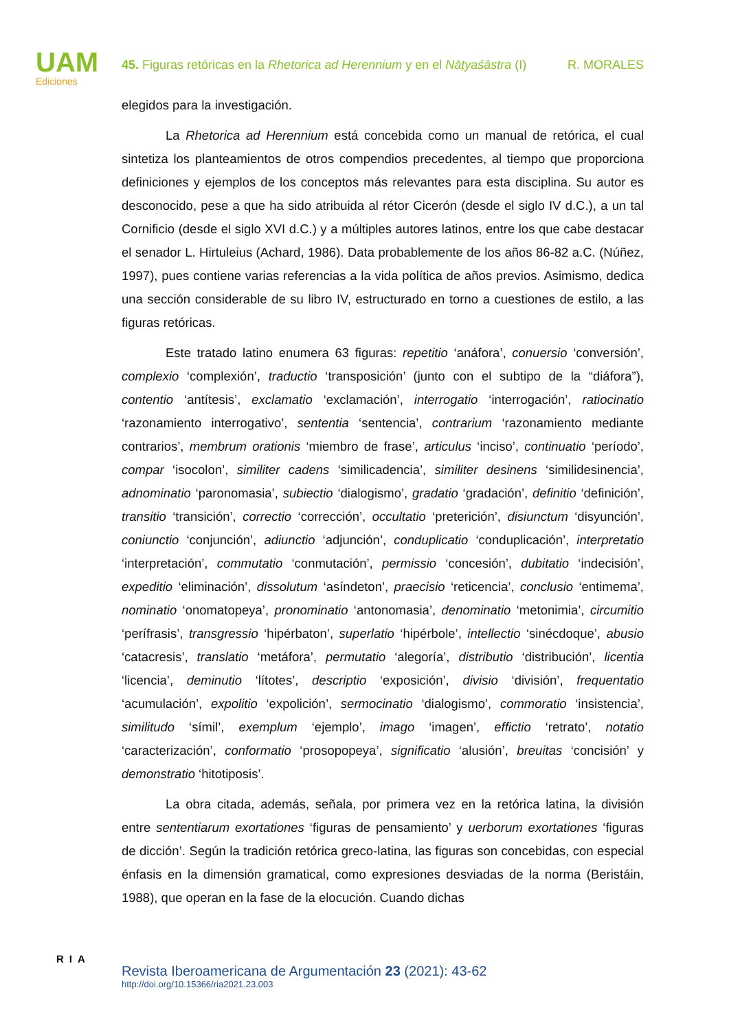UAM
Ediciones
45. Figuras retóricas en la Rhetorica ad Herennium y en el Nāṭyaśāstra (I) R. MORALES
elegidos para la investigación.
La Rhetorica ad Herennium está concebida como un manual de retórica, el cual sintetiza los planteamientos de otros compendios precedentes, al tiempo que proporciona definiciones y ejemplos de los conceptos más relevantes para esta disciplina. Su autor es desconocido, pese a que ha sido atribuida al rétor Cicerón (desde el siglo IV d.C.), a un tal Cornificio (desde el siglo XVI d.C.) y a múltiples autores latinos, entre los que cabe destacar el senador L. Hirtuleius (Achard, 1986). Data probablemente de los años 86-82 a.C. (Núñez, 1997), pues contiene varias referencias a la vida política de años previos. Asimismo, dedica una sección considerable de su libro IV, estructurado en torno a cuestiones de estilo, a las figuras retóricas.
Este tratado latino enumera 63 figuras: repetitio ‘anáfora’, conuersio ‘conversión’, complexio ‘complexión’, traductio ‘transposición’ (junto con el subtipo de la “diáfora”), contentio ‘antítesis’, exclamatio ‘exclamación’, interrogatio ‘interrogación’, ratiocinatio ‘razonamiento interrogativo’, sententia ‘sentencia’, contrarium ‘razonamiento mediante contrarios’, membrum orationis ‘miembro de frase’, articulus ‘inciso’, continuatio ‘período’, compar ‘isocolon’, similiter cadens ‘similicadencia’, similiter desinens ‘similidesinencia’, adnominatio ‘paronomasia’, subiectio ‘dialogismo’, gradatio ‘gradación’, definitio ‘definición’, transitio ‘transición’, correctio ‘corrección’, occultatio ‘preterición’, disiunctum ‘disyunción’, coniunctio ‘conjunción’, adiunctio ‘adjunción’, conduplicatio ‘conduplicación’, interpretatio ‘interpretación’, commutatio ‘conmutación’, permissio ‘concesión’, dubitatio ‘indecisión’, expeditio ‘eliminación’, dissolutum ‘asíndeton’, praecisio ‘reticencia’, conclusio ‘entimema’, nominatio ‘onomatopeya’, pronominatio ‘antonomasia’, denominatio ‘metonimia’, circumitio ‘perífrasis’, transgressio ‘hipérbaton’, superlatio ‘hipérbole’, intellectio ‘sinécdoque’, abusio ‘catacresis’, translatio ‘metáfora’, permutatio ‘alegoría’, distributio ‘distribución’, licentia ‘licencia’, deminutio ‘lítotes’, descriptio ‘exposición’, divisio ‘división’, frequentatio ‘acumulación’, expolitio ‘expolición’, sermocinatio ‘dialogismo’, commoratio ‘insistencia’, similitudo ‘símil’, exemplum ‘ejemplo’, imago ‘imagen’, effictio ‘retrato’, notatio ‘caracterización’, conformatio ‘prosopopeya’, significatio ‘alusión’, breuitas ‘concisión’ y demonstratio ‘hitotiposis’.
La obra citada, además, señala, por primera vez en la retórica latina, la división entre sententiarum exortationes ‘figuras de pensamiento’ y uerborum exortationes ‘figuras de dicción’. Según la tradición retórica greco-latina, las figuras son concebidas, con especial énfasis en la dimensión gramatical, como expresiones desviadas de la norma (Beristáin, 1988), que operan en la fase de la elocución. Cuando dichas
RIA
Revista Iberoamericana de Argumentación 23 (2021): 43-62
http://doi.org/10.15366/ria2021.23.003